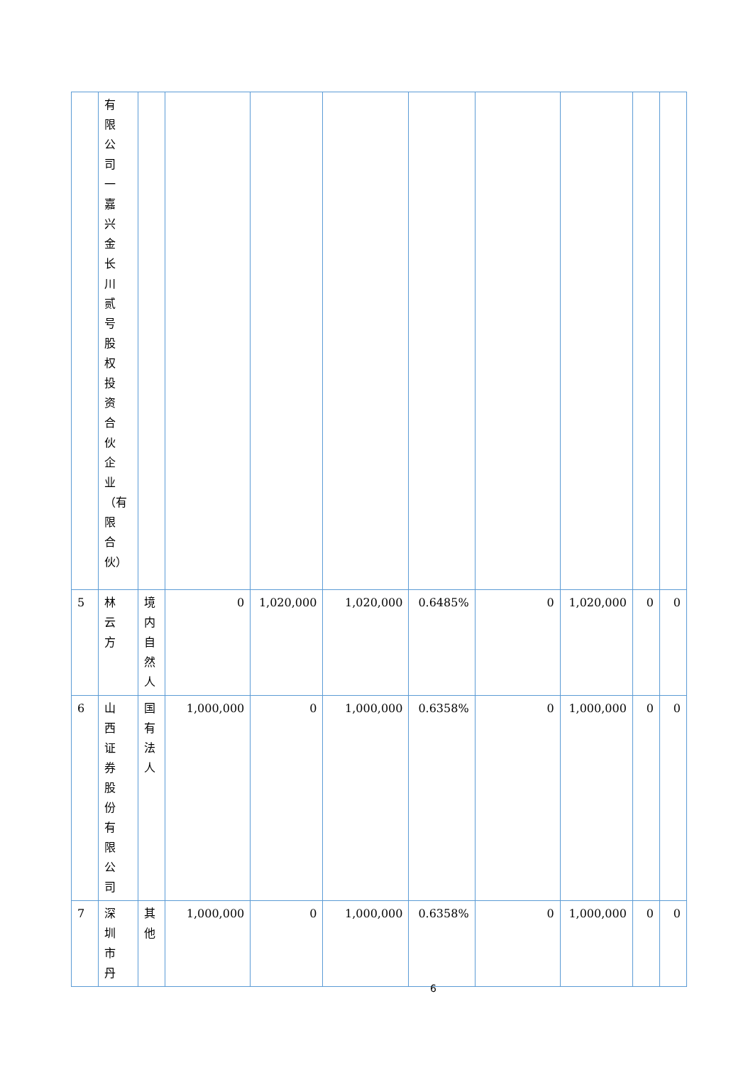| | 有限公司一嘉兴金长川贰号股权投资合伙企业（有限合伙） | | | | | | | | | |
| 5 | 林云方 | 境内自然人 | 0 | 1,020,000 | 1,020,000 | 0.6485% | 0 | 1,020,000 | 0 | 0 |
| 6 | 山西证券股份有限公司 | 国有法人 | 1,000,000 | 0 | 1,000,000 | 0.6358% | 0 | 1,000,000 | 0 | 0 |
| 7 | 深圳市丹 | 其他 | 1,000,000 | 0 | 1,000,000 | 0.6358% | 0 | 1,000,000 | 0 | 0 |
6